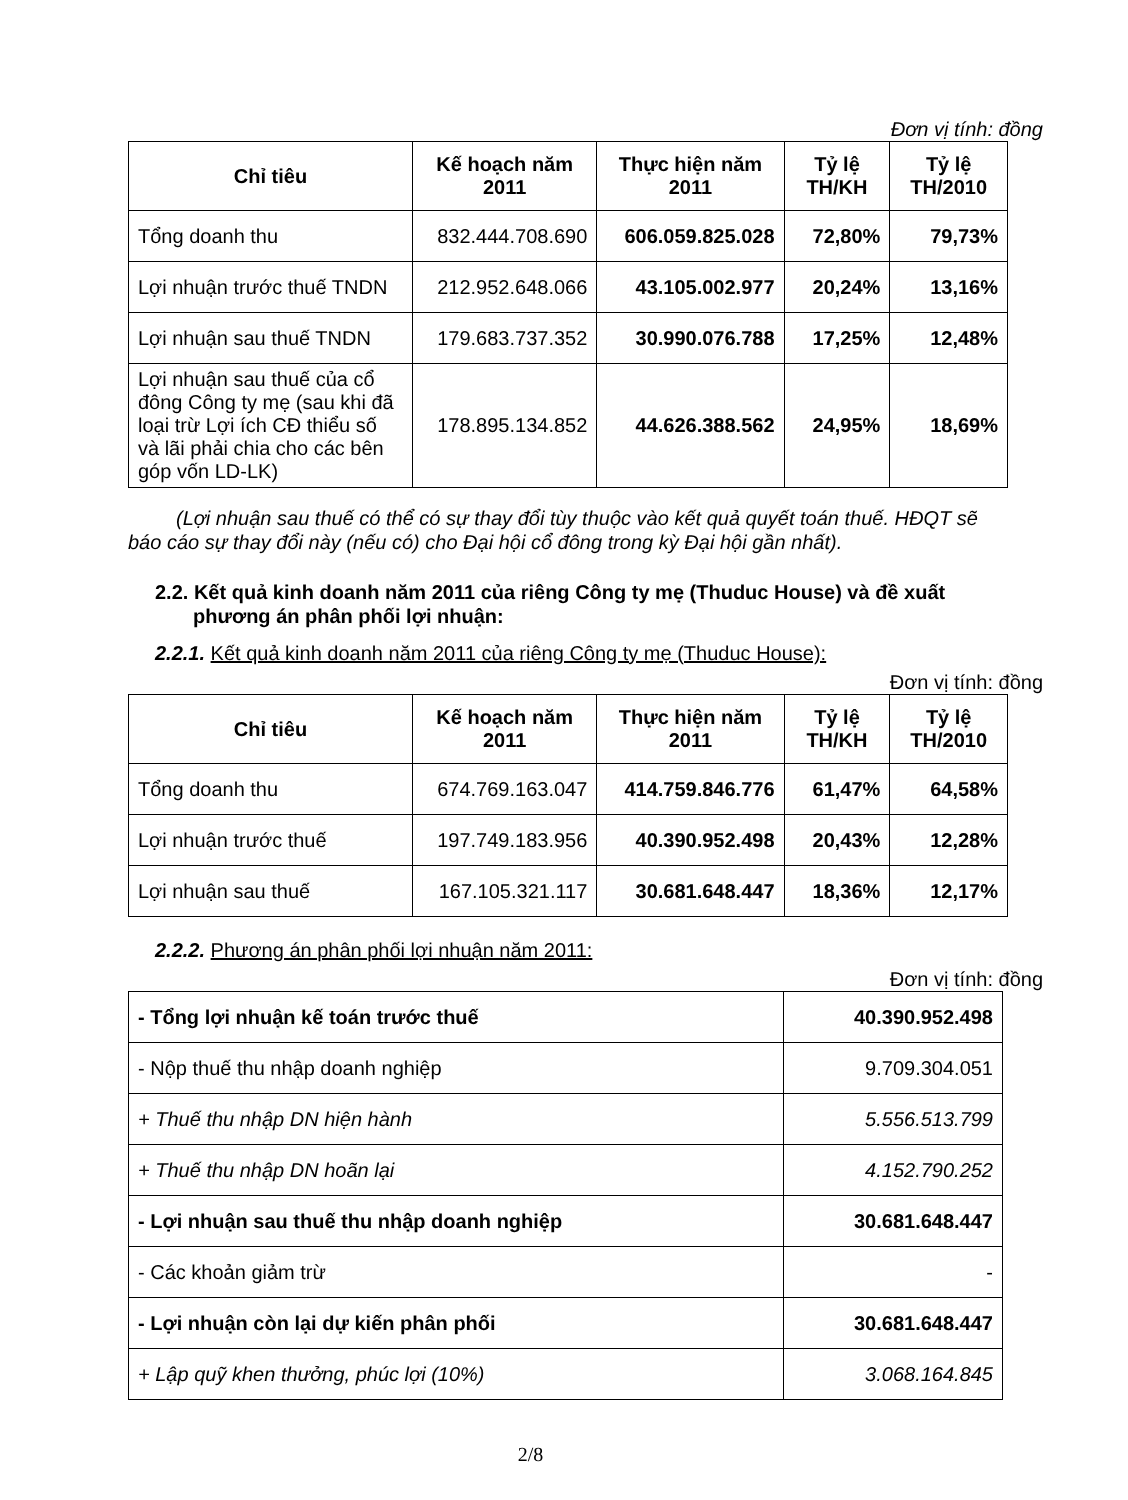Đơn vị tính: đồng
| Chỉ tiêu | Kế hoạch năm 2011 | Thực hiện năm 2011 | Tỷ lệ TH/KH | Tỷ lệ TH/2010 |
| --- | --- | --- | --- | --- |
| Tổng doanh thu | 832.444.708.690 | 606.059.825.028 | 72,80% | 79,73% |
| Lợi nhuận trước thuế TNDN | 212.952.648.066 | 43.105.002.977 | 20,24% | 13,16% |
| Lợi nhuận sau thuế TNDN | 179.683.737.352 | 30.990.076.788 | 17,25% | 12,48% |
| Lợi nhuận sau thuế của cổ đông Công ty mẹ (sau khi đã loại trừ Lợi ích CĐ thiểu số và lãi phải chia cho các bên góp vốn LD-LK) | 178.895.134.852 | 44.626.388.562 | 24,95% | 18,69% |
(Lợi nhuận sau thuế có thể có sự thay đổi tùy thuộc vào kết quả quyết toán thuế. HĐQT sẽ báo cáo sự thay đổi này (nếu có) cho Đại hội cổ đông trong kỳ Đại hội gần nhất).
2.2. Kết quả kinh doanh năm 2011 của riêng Công ty mẹ (Thuduc House) và đề xuất phương án phân phối lợi nhuận:
2.2.1. Kết quả kinh doanh năm 2011 của riêng Công ty mẹ (Thuduc House):
Đơn vị tính: đồng
| Chỉ tiêu | Kế hoạch năm 2011 | Thực hiện năm 2011 | Tỷ lệ TH/KH | Tỷ lệ TH/2010 |
| --- | --- | --- | --- | --- |
| Tổng doanh thu | 674.769.163.047 | 414.759.846.776 | 61,47% | 64,58% |
| Lợi nhuận trước thuế | 197.749.183.956 | 40.390.952.498 | 20,43% | 12,28% |
| Lợi nhuận sau thuế | 167.105.321.117 | 30.681.648.447 | 18,36% | 12,17% |
2.2.2. Phương án phân phối lợi nhuận năm 2011:
Đơn vị tính: đồng
| - Tổng lợi nhuận kế toán trước thuế | 40.390.952.498 |
| - Nộp thuế thu nhập doanh nghiệp | 9.709.304.051 |
| + Thuế thu nhập DN hiện hành | 5.556.513.799 |
| + Thuế thu nhập DN hoãn lại | 4.152.790.252 |
| - Lợi nhuận sau thuế thu nhập doanh nghiệp | 30.681.648.447 |
| - Các khoản giảm trừ | - |
| - Lợi nhuận còn lại dự kiến phân phối | 30.681.648.447 |
| + Lập quỹ khen thưởng, phúc lợi (10%) | 3.068.164.845 |
2/8